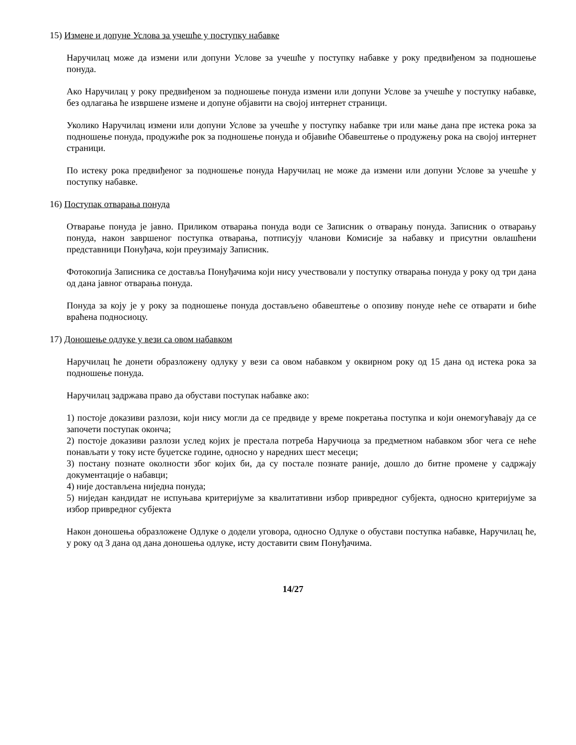15) Измене и допуне Услова за учешће у поступку набавке
Наручилац може да измени или допуни Услове за учешће у поступку набавке у року предвиђеном за подношење понуда.
Ако Наручилац у року предвиђеном за подношење понуда измени или допуни Услове за учешће у поступку набавке, без одлагања ће извршене измене и допуне објавити на својој интернет страници.
Уколико Наручилац измени или допуни Услове за учешће у поступку набавке три или мање дана пре истека рока за подношење понуда, продужиће рок за подношење понуда и објавиће Обавештење о продужењу рока на својој интернет страници.
По истеку рока предвиђеног за подношење понуда Наручилац не може да измени или допуни Услове за учешће у поступку набавке.
16) Поступак отварања понуда
Отварање понуда је јавно. Приликом отварања понуда води се Записник о отварању понуда. Записник о отварању понуда, након завршеног поступка отварања, потписују чланови Комисије за набавку и присутни овлашћени представници Понуђача, који преузимају Записник.
Фотокопија Записника се доставља Понуђачима који нису учествовали у поступку отварања понуда у року од три дана од дана јавног отварања понуда.
Понуда за коју је у року за подношење понуда достављено обавештење о опозиву понуде неће се отварати и биће враћена подносиоцу.
17) Доношење одлуке у вези са овом набавком
Наручилац ће донети образложену одлуку у вези са овом набавком у оквирном року од 15 дана од истека рока за подношење понуда.
Наручилац задржава право да обустави поступак набавке ако:
1) постоје доказиви разлози, који нису могли да се предвиде у време покретања поступка и који онемогућавају да се започети поступак оконча;
2) постоје доказиви разлози услед којих је престала потреба Наручиоца за предметном набавком због чега се неће понављати у току исте буџетске године, односно у наредних шест месеци;
3) постану познате околности због којих би, да су постале познате раније, дошло до битне промене у садржају документације о набавци;
4) није достављена ниједна понуда;
5) ниједан кандидат не испуњава критеријуме за квалитативни избор привредног субјекта, односно критеријуме за избор привредног субјекта
Након доношења образложене Одлуке о додели уговора, односно Одлуке о обустави поступка набавке, Наручилац ће, у року од 3 дана од дана доношења одлуке, исту доставити свим Понуђачима.
14/27